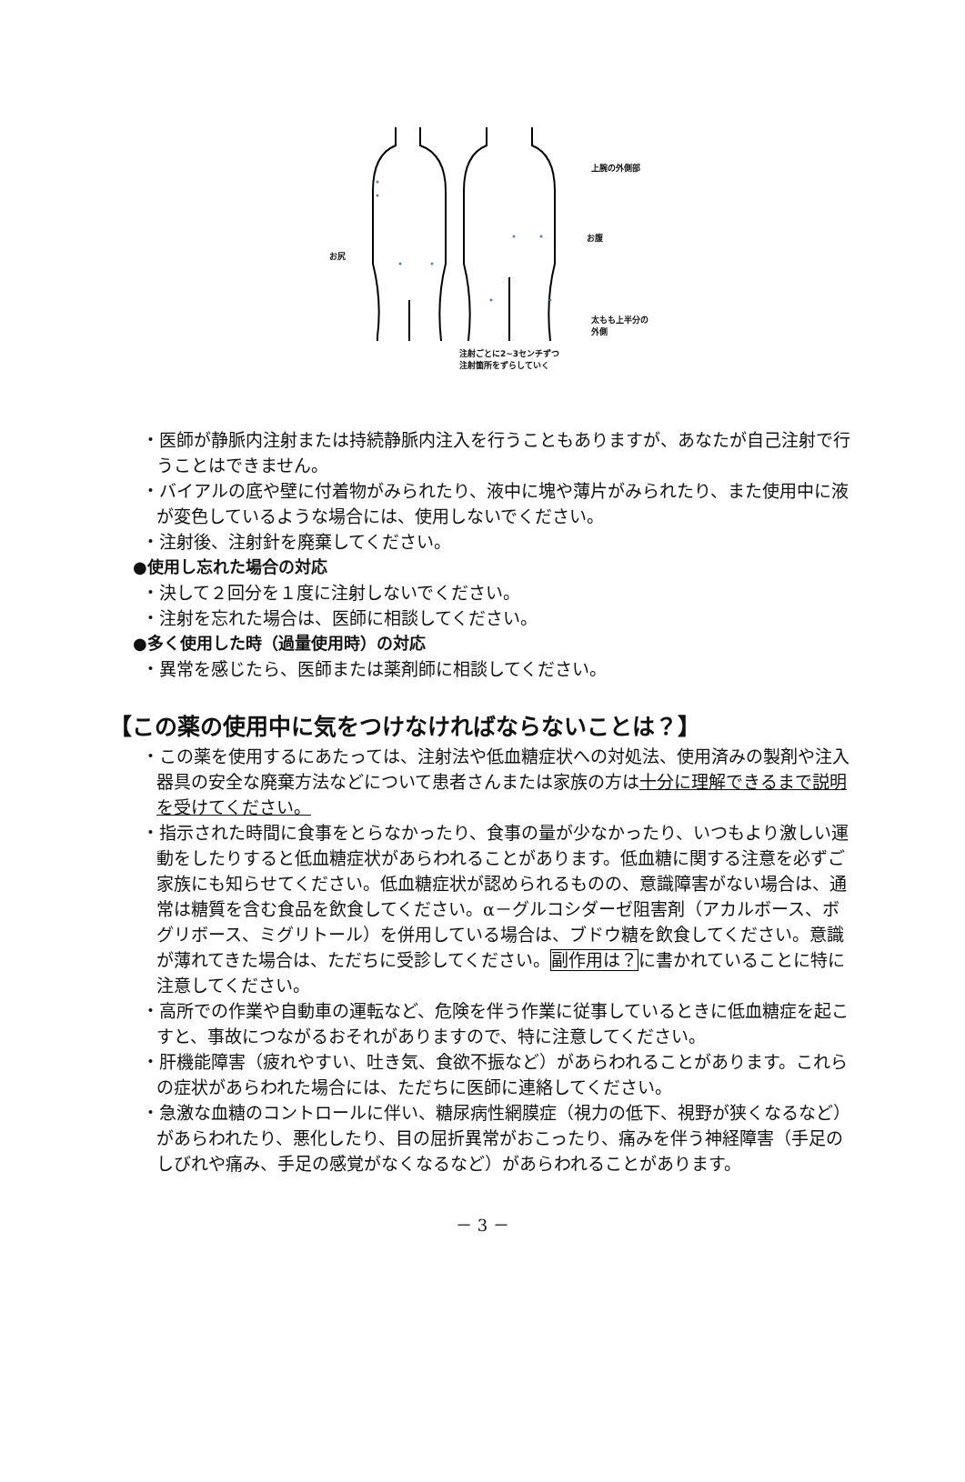上腕の外側部
お腹
お尻
太もも上半分の
外側
注射ごとに2~3センチずつ
注射箇所をずらしていく
・医師が静脈内注射または持続静脈内注入を行うこともありますが、あなたが自己注射で行うことはできません。
・バイアルの底や壁に付着物がみられたり、液中に塊や薄片がみられたり、また使用中に液が変色しているような場合には、使用しないでください。
・注射後、注射針を廃棄してください。
●使用し忘れた場合の対応
・決して２回分を１度に注射しないでください。
・注射を忘れた場合は、医師に相談してください。
●多く使用した時（過量使用時）の対応
・異常を感じたら、医師または薬剤師に相談してください。
【この薬の使用中に気をつけなければならないことは？】
・この薬を使用するにあたっては、注射法や低血糖症状への対処法、使用済みの製剤や注入器具の安全な廃棄方法などについて患者さんまたは家族の方は十分に理解できるまで説明を受けてください。
・指示された時間に食事をとらなかったり、食事の量が少なかったり、いつもより激しい運動をしたりすると低血糖症状があらわれることがあります。低血糖に関する注意を必ずご家族にも知らせてください。低血糖症状が認められるものの、意識障害がない場合は、通常は糖質を含む食品を飲食してください。α－グルコシダーゼ阻害剤（アカルボース、ボグリボース、ミグリトール）を併用している場合は、ブドウ糖を飲食してください。意識が薄れてきた場合は、ただちに受診してください。副作用は？に書かれていることに特に注意してください。
・高所での作業や自動車の運転など、危険を伴う作業に従事しているときに低血糖症を起こすと、事故につながるおそれがありますので、特に注意してください。
・肝機能障害（疲れやすい、吐き気、食欲不振など）があらわれることがあります。これらの症状があらわれた場合には、ただちに医師に連絡してください。
・急激な血糖のコントロールに伴い、糖尿病性網膜症（視力の低下、視野が狭くなるなど）があらわれたり、悪化したり、目の屈折異常がおこったり、痛みを伴う神経障害（手足のしびれや痛み、手足の感覚がなくなるなど）があらわれることがあります。
－ 3 －